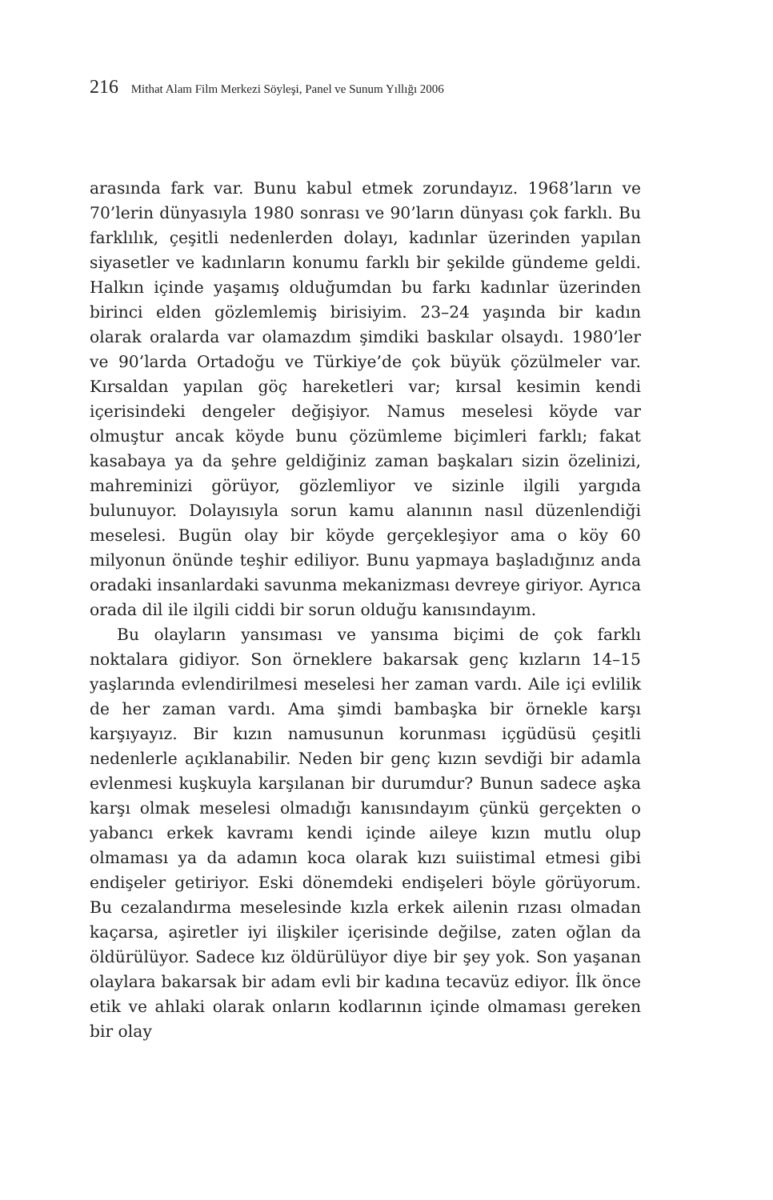216 Mithat Alam Film Merkezi Söyleşi, Panel ve Sunum Yıllığı 2006
arasında fark var. Bunu kabul etmek zorundayız. 1968’ların ve 70’lerin dünyasıyla 1980 sonrası ve 90’ların dünyası çok farklı. Bu farklılık, çeşitli nedenlerden dolayı, kadınlar üzerinden yapılan siyasetler ve kadınların konumu farklı bir şekilde gündeme geldi. Halkın içinde yaşamış olduğumdan bu farkı kadınlar üzerinden birinci elden gözlemlemiş birisiyim. 23–24 yaşında bir kadın olarak oralarda var olamazdım şimdiki baskılar olsaydı. 1980’ler ve 90’larda Ortadoğu ve Türkiye’de çok büyük çözülmeler var. Kırsaldan yapılan göç hareketleri var; kırsal kesimin kendi içerisindeki dengeler değişiyor. Namus meselesi köyde var olmuştur ancak köyde bunu çözümleme biçimleri farklı; fakat kasabaya ya da şehre geldiğiniz zaman başkaları sizin özelinizi, mahreminizi görüyor, gözlemliyor ve sizinle ilgili yargıda bulunuyor. Dolayısıyla sorun kamu alanının nasıl düzenlendiği meselesi. Bugün olay bir köyde gerçekleşiyor ama o köy 60 milyonun önünde teşhir ediliyor. Bunu yapmaya başladığınız anda oradaki insanlardaki savunma mekanizması devreye giriyor. Ayrıca orada dil ile ilgili ciddi bir sorun olduğu kanısındayım.
Bu olayların yansıması ve yansıma biçimi de çok farklı noktalara gidiyor. Son örneklere bakarsak genç kızların 14–15 yaşlarında evlendirilmesi meselesi her zaman vardı. Aile içi evlilik de her zaman vardı. Ama şimdi bambaşka bir örnekle karşı karşıyayız. Bir kızın namusunun korunması içgüdüsü çeşitli nedenlerle açıklanabilir. Neden bir genç kızın sevdiği bir adamla evlenmesi kuşkuyla karşılanan bir durumdur? Bunun sadece aşka karşı olmak meselesi olmadığı kanısındayım çünkü gerçekten o yabancı erkek kavramı kendi içinde aileye kızın mutlu olup olmaması ya da adamın koca olarak kızı suiistimal etmesi gibi endişeler getiriyor. Eski dönemdeki endişeleri böyle görüyorum. Bu cezalandırma meselesinde kızla erkek ailenin rızası olmadan kaçarsa, aşiretler iyi ilişkiler içerisinde değilse, zaten oğlan da öldürülüyor. Sadece kız öldürülüyor diye bir şey yok. Son yaşanan olaylara bakarsak bir adam evli bir kadına tecavüz ediyor. İlk önce etik ve ahlaki olarak onların kodlarının içinde olmaması gereken bir olay